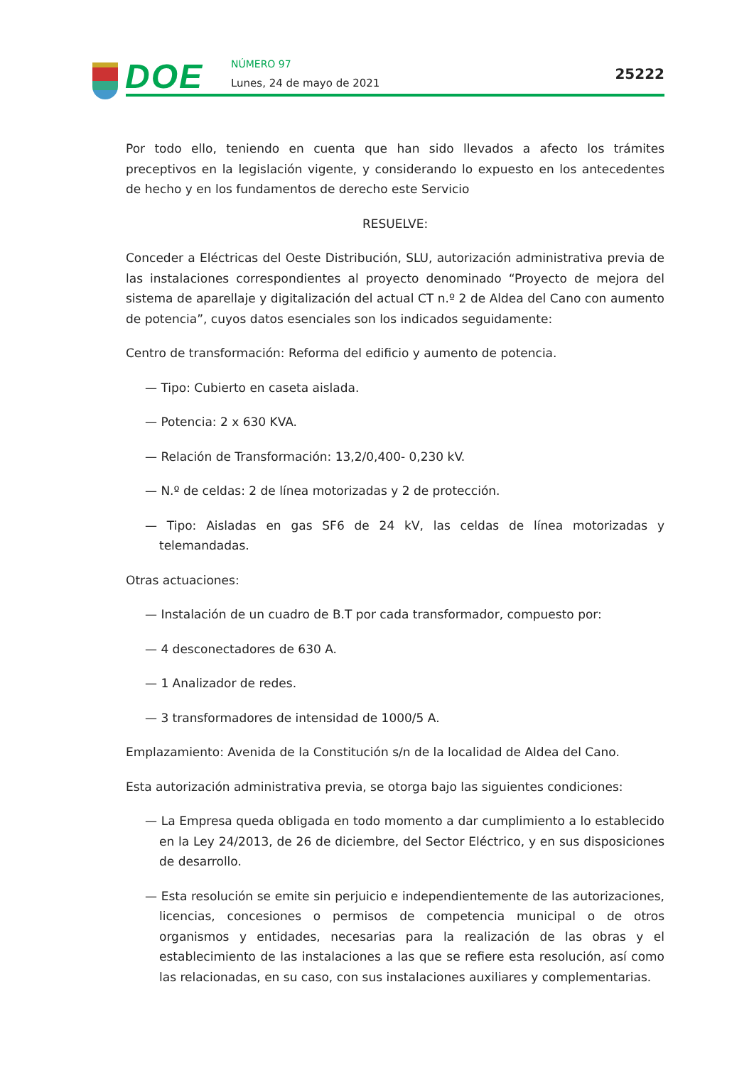DOE NÚMERO 97
Lunes, 24 de mayo de 2021
25222
Por todo ello, teniendo en cuenta que han sido llevados a afecto los trámites preceptivos en la legislación vigente, y considerando lo expuesto en los antecedentes de hecho y en los fundamentos de derecho este Servicio
RESUELVE:
Conceder a Eléctricas del Oeste Distribución, SLU, autorización administrativa previa de las instalaciones correspondientes al proyecto denominado “Proyecto de mejora del sistema de aparellaje y digitalización del actual CT n.º 2 de Aldea del Cano con aumento de potencia”, cuyos datos esenciales son los indicados seguidamente:
Centro de transformación: Reforma del edificio y aumento de potencia.
— Tipo: Cubierto en caseta aislada.
— Potencia: 2 x 630 KVA.
— Relación de Transformación: 13,2/0,400- 0,230 kV.
— N.º de celdas: 2 de línea motorizadas y 2 de protección.
— Tipo: Aisladas en gas SF6 de 24 kV, las celdas de línea motorizadas y telemandadas.
Otras actuaciones:
— Instalación de un cuadro de B.T por cada transformador, compuesto por:
— 4 desconectadores de 630 A.
— 1 Analizador de redes.
— 3 transformadores de intensidad de 1000/5 A.
Emplazamiento: Avenida de la Constitución s/n de la localidad de Aldea del Cano.
Esta autorización administrativa previa, se otorga bajo las siguientes condiciones:
— La Empresa queda obligada en todo momento a dar cumplimiento a lo establecido en la Ley 24/2013, de 26 de diciembre, del Sector Eléctrico, y en sus disposiciones de desarrollo.
— Esta resolución se emite sin perjuicio e independientemente de las autorizaciones, licencias, concesiones o permisos de competencia municipal o de otros organismos y entidades, necesarias para la realización de las obras y el establecimiento de las instalaciones a las que se refiere esta resolución, así como las relacionadas, en su caso, con sus instalaciones auxiliares y complementarias.